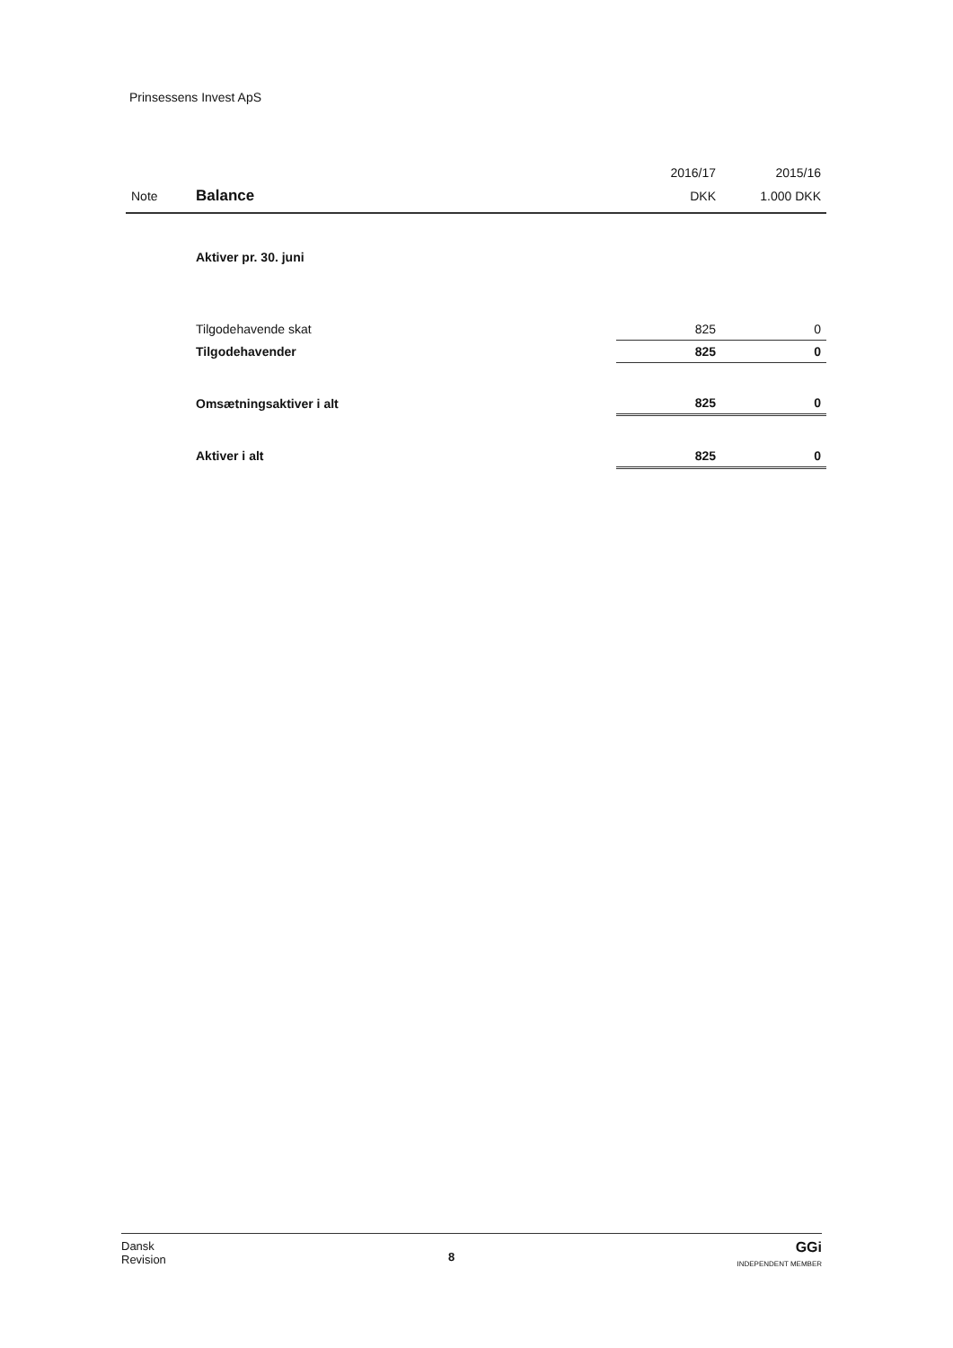Prinsessens Invest ApS
| | | 2016/17 | 2015/16 |
| --- | --- | --- | --- |
| Note | Balance | DKK | 1.000 DKK |
| | Aktiver pr. 30. juni | | |
| | Tilgodehavende skat | 825 | 0 |
| | Tilgodehavender | 825 | 0 |
| | Omsætningsaktiver i alt | 825 | 0 |
| | Aktiver i alt | 825 | 0 |
Dansk
Revision
8
GGi
INDEPENDENT MEMBER